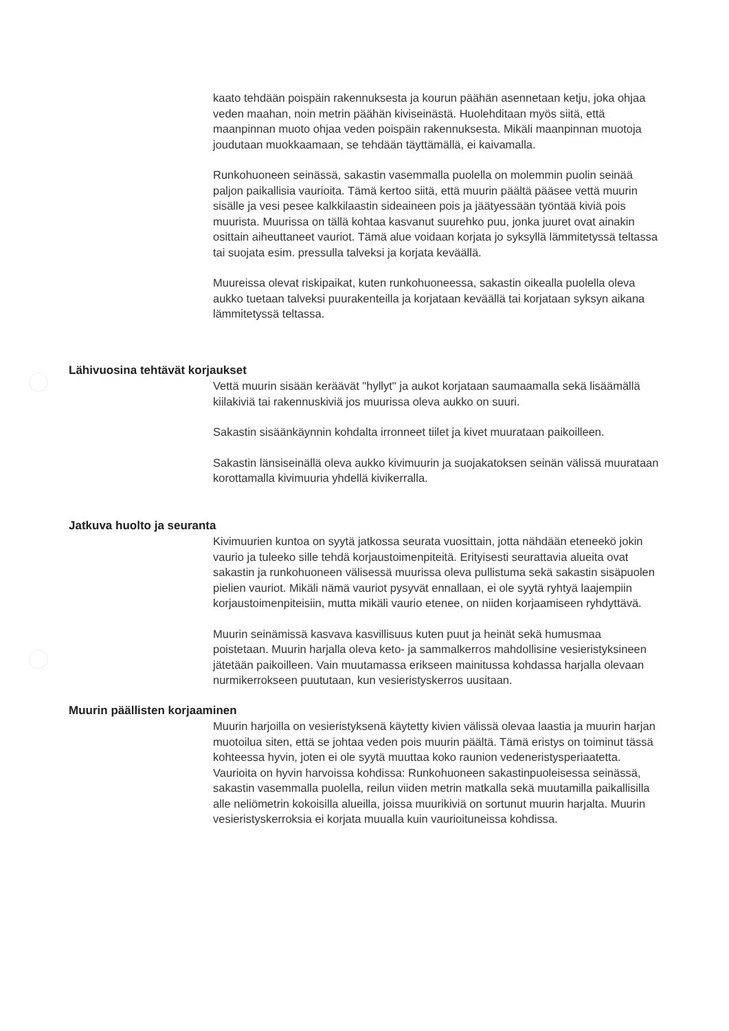kaato tehdään poispäin rakennuksesta ja kourun päähän asennetaan ketju, joka ohjaa veden maahan, noin metrin päähän kiviseinästä. Huolehditaan myös siitä, että maanpinnan muoto ohjaa veden poispäin rakennuksesta. Mikäli maanpinnan muotoja joudutaan muokkaamaan, se tehdään täyttämällä, ei kaivamalla.
Runkohuoneen seinässä, sakastin vasemmalla puolella on molemmin puolin seinää paljon paikallisia vaurioita. Tämä kertoo siitä, että muurin päältä pääsee vettä muurin sisälle ja vesi pesee kalkkilaastin sideaineen pois ja jäätyessään työntää kiviä pois muurista. Muurissa on tällä kohtaa kasvanut suurehko puu, jonka juuret ovat ainakin osittain aiheuttaneet vauriot. Tämä alue voidaan korjata jo syksyllä lämmitetyssä teltassa tai suojata esim. pressulla talveksi ja korjata keväällä.
Muureissa olevat riskipaikat, kuten runkohuoneessa, sakastin oikealla puolella oleva aukko tuetaan talveksi puurakenteilla ja korjataan keväällä tai korjataan syksyn aikana lämmitetyssä teltassa.
Lähivuosina tehtävät korjaukset
Vettä muurin sisään keräävät "hyllyt" ja aukot korjataan saumaamalla sekä lisäämällä kiilakiviä tai rakennuskiviä jos muurissa oleva aukko on suuri.
Sakastin sisäänkäynnin kohdalta irronneet tiilet ja kivet muurataan paikoilleen.
Sakastin länsiseinällä oleva aukko kivimuurin ja suojakatoksen seinän välissä muurataan korottamalla kivimuuria yhdellä kivikerralla.
Jatkuva huolto ja seuranta
Kivimuurien kuntoa on syytä jatkossa seurata vuosittain, jotta nähdään eteneekö jokin vaurio ja tuleeko sille tehdä korjaustoimenpiteitä. Erityisesti seurattavia alueita ovat sakastin ja runkohuoneen välisessä muurissa oleva pullistuma sekä sakastin sisäpuolen pielien vauriot. Mikäli nämä vauriot pysyvät ennallaan, ei ole syytä ryhtyä laajempiin korjaustoimenpiteisiin, mutta mikäli vaurio etenee, on niiden korjaamiseen ryhdyttävä.
Muurin seinämissä kasvava kasvillisuus kuten puut ja heinät sekä humusmaa poistetaan. Muurin harjalla oleva keto- ja sammalkerros mahdollisine vesieristyksineen jätetään paikoilleen. Vain muutamassa erikseen mainitussa kohdassa harjalla olevaan nurmikerrokseen puututaan, kun vesieristyskerros uusitaan.
Muurin päällisten korjaaminen
Muurin harjoilla on vesieristyksenä käytetty kivien välissä olevaa laastia ja muurin harjan muotoilua siten, että se johtaa veden pois muurin päältä. Tämä eristys on toiminut tässä kohteessa hyvin, joten ei ole syytä muuttaa koko raunion vedeneristysperiaatetta. Vaurioita on hyvin harvoissa kohdissa: Runkohuoneen sakastinpuoleisessa seinässä, sakastin vasemmalla puolella, reilun viiden metrin matkalla sekä muutamilla paikallisilla alle neliömetrin kokoisilla alueilla, joissa muurikiviä on sortunut muurin harjalta. Muurin vesieristyskerroksia ei korjata muualla kuin vaurioituneissa kohdissa.